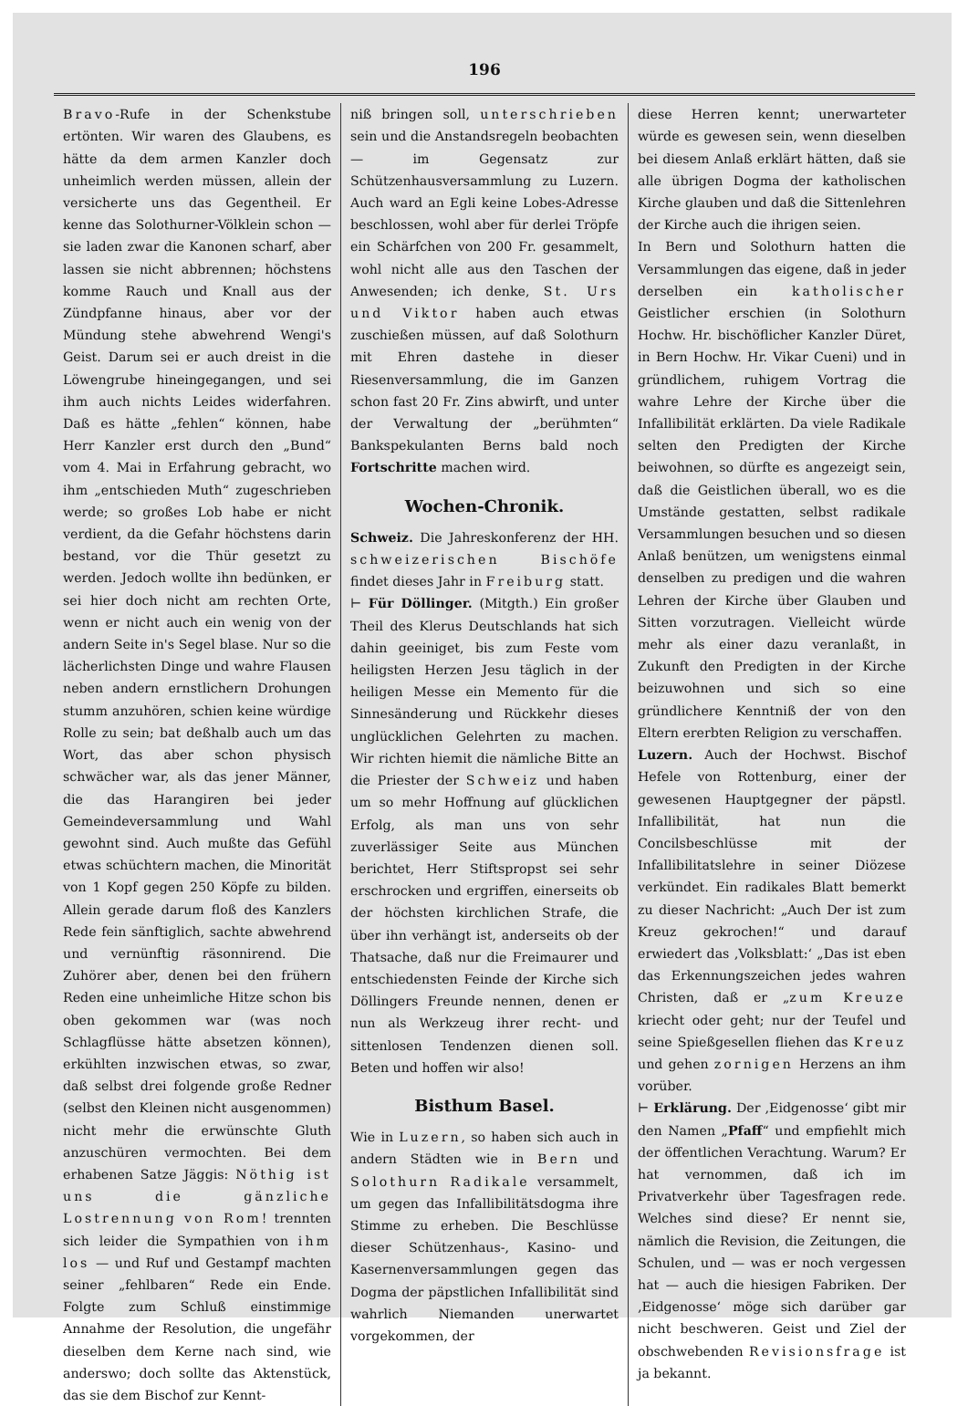196
Bravo-Rufe in der Schenkstube ertönten. Wir waren des Glaubens, es hätte da dem armen Kanzler doch unheimlich werden müssen, allein der versicherte uns das Gegentheil. Er kenne das Solothurner-Völklein schon — sie laden zwar die Kanonen scharf, aber lassen sie nicht abbrennen; höchstens komme Rauch und Knall aus der Zündpfanne hinaus, aber vor der Mündung stehe abwehrend Wengi's Geist. Darum sei er auch dreist in die Löwengrube hineingegangen, und sei ihm auch nichts Leides widerfahren. Daß es hätte „fehlen“ können, habe Herr Kanzler erst durch den „Bund“ vom 4. Mai in Erfahrung gebracht, wo ihm „entschieden Muth“ zugeschrieben werde; so großes Lob habe er nicht verdient, da die Gefahr höchstens darin bestand, vor die Thür gesetzt zu werden. Jedoch wollte ihn bedünken, er sei hier doch nicht am rechten Orte, wenn er nicht auch ein wenig von der andern Seite in's Segel blase. Nur so die lächerlichsten Dinge und wahre Flausen neben andern ernstlichern Drohungen stumm anzuhören, schien keine würdige Rolle zu sein; bat deßhalb auch um das Wort, das aber schon physisch schwächer war, als das jener Männer, die das Harangiren bei jeder Gemeindeversammlung und Wahl gewohnt sind. Auch mußte das Gefühl etwas schüchtern machen, die Minorität von 1 Kopf gegen 250 Köpfe zu bilden. Allein gerade darum floß des Kanzlers Rede fein sänftiglich, sachte abwehrend und vernünftig räsonnirend. Die Zuhörer aber, denen bei den frühern Reden eine unheimliche Hitze schon bis oben gekommen war (was noch Schlagflüsse hätte absetzen können), erkühlten inzwischen etwas, so zwar, daß selbst drei folgende große Redner (selbst den Kleinen nicht ausgenommen) nicht mehr die erwünschte Gluth anzuschüren vermochten. Bei dem erhabenen Satze Jäggis: Nöthig ist uns die gänzliche Lostrennung von Rom! trennten sich leider die Sympathien von ihm los — und Ruf und Gestampf machten seiner „fehlbaren“ Rede ein Ende. Folgte zum Schluß einstimmige Annahme der Resolution, die ungefähr dieselben dem Kerne nach sind, wie anderswo; doch sollte das Aktenstück, das sie dem Bischof zur Kennt-
niß bringen soll, unterschrieben sein und die Anstandsregeln beobachten — im Gegensatz zur Schützenhausversammlung zu Luzern. Auch ward an Egli keine Lobes-Adresse beschlossen, wohl aber für derlei Tröpfe ein Schärfchen von 200 Fr. gesammelt, wohl nicht alle aus den Taschen der Anwesenden; ich denke, St. Urs und Viktor haben auch etwas zuschießen müssen, auf daß Solothurn mit Ehren dastehe in dieser Riesenversammlung, die im Ganzen schon fast 20 Fr. Zins abwirft, und unter der Verwaltung der „berühmten“ Bankspekulanten Berns bald noch Fortschritte machen wird.
Wochen-Chronik.
Schweiz. Die Jahreskonferenz der HH. schweizerischen Bischöfe findet dieses Jahr in Freiburg statt.
⊢ Für Döllinger. (Mitgth.) Ein großer Theil des Klerus Deutschlands hat sich dahin geeiniget, bis zum Feste vom heiligsten Herzen Jesu täglich in der heiligen Messe ein Memento für die Sinnesänderung und Rückkehr dieses unglücklichen Gelehrten zu machen. Wir richten hiemit die nämliche Bitte an die Priester der Schweiz und haben um so mehr Hoffnung auf glücklichen Erfolg, als man uns von sehr zuverlässiger Seite aus München berichtet, Herr Stiftspropst sei sehr erschrocken und ergriffen, einerseits ob der höchsten kirchlichen Strafe, die über ihn verhängt ist, anderseits ob der Thatsache, daß nur die Freimaurer und entschiedensten Feinde der Kirche sich Döllingers Freunde nennen, denen er nun als Werkzeug ihrer recht- und sittenlosen Tendenzen dienen soll. Beten und hoffen wir also!
Bisthum Basel.
Wie in Luzern, so haben sich auch in andern Städten wie in Bern und Solothurn Radikale versammelt, um gegen das Infallibilitätsdogma ihre Stimme zu erheben. Die Beschlüsse dieser Schützenhaus-, Kasino- und Kasernenversammlungen gegen das Dogma der päpstlichen Infallibilität sind wahrlich Niemanden unerwartet vorgekommen, der
diese Herren kennt; unerwarteter würde es gewesen sein, wenn dieselben bei diesem Anlaß erklärt hätten, daß sie alle übrigen Dogma der katholischen Kirche glauben und daß die Sittenlehren der Kirche auch die ihrigen seien.
In Bern und Solothurn hatten die Versammlungen das eigene, daß in jeder derselben ein katholischer Geistlicher erschien (in Solothurn Hochw. Hr. bischöflicher Kanzler Düret, in Bern Hochw. Hr. Vikar Cueni) und in gründlichem, ruhigem Vortrag die wahre Lehre der Kirche über die Infallibilität erklärten. Da viele Radikale selten den Predigten der Kirche beiwohnen, so dürfte es angezeigt sein, daß die Geistlichen überall, wo es die Umstände gestatten, selbst radikale Versammlungen besuchen und so diesen Anlaß benützen, um wenigstens einmal denselben zu predigen und die wahren Lehren der Kirche über Glauben und Sitten vorzutragen. Vielleicht würde mehr als einer dazu veranlaßt, in Zukunft den Predigten in der Kirche beizuwohnen und sich so eine gründlichere Kenntniß der von den Eltern ererbten Religion zu verschaffen.
Luzern. Auch der Hochwst. Bischof Hefele von Rottenburg, einer der gewesenen Hauptgegner der päpstl. Infallibilität, hat nun die Concilsbeschlüsse mit der Infallibilitatslehre in seiner Diözese verkündet. Ein radikales Blatt bemerkt zu dieser Nachricht: „Auch Der ist zum Kreuz gekrochen!“ und darauf erwiedert das ‚Volksblatt:‘ „Das ist eben das Erkennungszeichen jedes wahren Christen, daß er „zum Kreuze kriecht oder geht; nur der Teufel und seine Spießgesellen fliehen das Kreuz und gehen zornigen Herzens an ihm vorüber.
⊢ Erklärung. Der ‚Eidgenosse‘ gibt mir den Namen „Pfaff“ und empfiehlt mich der öffentlichen Verachtung. Warum? Er hat vernommen, daß ich im Privatverkehr über Tagesfragen rede. Welches sind diese? Er nennt sie, nämlich die Revision, die Zeitungen, die Schulen, und — was er noch vergessen hat — auch die hiesigen Fabriken. Der ‚Eidgenosse‘ möge sich darüber gar nicht beschweren. Geist und Ziel der obschwebenden Revisionsfrage ist ja bekannt.